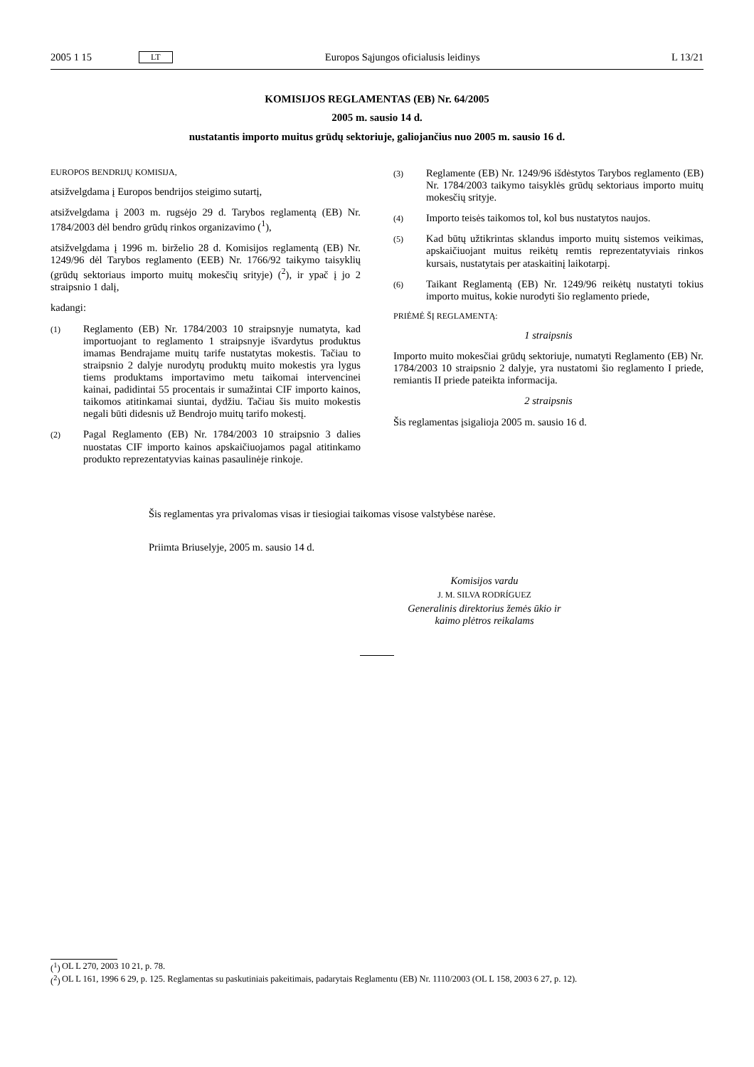2005 1 15 LT Europos Sąjungos oficialusis leidinys L 13/21
KOMISIJOS REGLAMENTAS (EB) Nr. 64/2005
2005 m. sausio 14 d.
nustatantis importo muitus grūdų sektoriuje, galiojančius nuo 2005 m. sausio 16 d.
EUROPOS BENDRIJŲ KOMISIJA,
atsižvelgdama į Europos bendrijos steigimo sutartį,
atsižvelgdama į 2003 m. rugsėjo 29 d. Tarybos reglamentą (EB) Nr. 1784/2003 dėl bendro grūdų rinkos organizavimo (<sup>1</sup>),
atsižvelgdama į 1996 m. birželio 28 d. Komisijos reglamentą (EB) Nr. 1249/96 dėl Tarybos reglamento (EEB) Nr. 1766/92 taikymo taisyklių (grūdų sektoriaus importo muitų mokesčių srityje) (<sup>2</sup>), ir ypač į jo 2 straipsnio 1 dalį,
kadangi:
(1) Reglamento (EB) Nr. 1784/2003 10 straipsnyje numatyta, kad importuojant to reglamento 1 straipsnyje išvardytus produktus imamas Bendrajame muitų tarife nustatytas mokestis. Tačiau to straipsnio 2 dalyje nurodytų produktų muito mokestis yra lygus tiems produktams importavimo metu taikomai intervencinei kainai, padidintai 55 procentais ir sumažintai CIF importo kainos, taikomos atitinkamai siuntai, dydžiu. Tačiau šis muito mokestis negali būti didesnis už Bendrojo muitų tarifo mokestį.
(2) Pagal Reglamento (EB) Nr. 1784/2003 10 straipsnio 3 dalies nuostatas CIF importo kainos apskaičiuojamos pagal atitinkamo produkto reprezentatyvias kainas pasaulinėje rinkoje.
(3) Reglamente (EB) Nr. 1249/96 išdėstytos Tarybos reglamento (EB) Nr. 1784/2003 taikymo taisyklės grūdų sektoriaus importo muitų mokesčių srityje.
(4) Importo teisės taikomos tol, kol bus nustatytos naujos.
(5) Kad būtų užtikrintas sklandus importo muitų sistemos veikimas, apskaičiuojant muitus reikėtų remtis reprezentatyviais rinkos kursais, nustatytais per ataskaitinį laikotarpį.
(6) Taikant Reglamentą (EB) Nr. 1249/96 reikėtų nustatyti tokius importo muitus, kokie nurodyti šio reglamento priede,
PRIĖMĖ ŠĮ REGLAMENTĄ:
1 straipsnis
Importo muito mokesčiai grūdų sektoriuje, numatyti Reglamento (EB) Nr. 1784/2003 10 straipsnio 2 dalyje, yra nustatomi šio reglamento I priede, remiantis II priede pateikta informacija.
2 straipsnis
Šis reglamentas įsigalioja 2005 m. sausio 16 d.
Šis reglamentas yra privalomas visas ir tiesiogiai taikomas visose valstybėse narėse.
Priimta Briuselyje, 2005 m. sausio 14 d.
Komisijos vardu
J. M. SILVA RODRÍGUEZ
Generalinis direktorius žemės ūkio ir
kaimo plėtros reikalams
(<sup>1</sup>) OL L 270, 2003 10 21, p. 78.
(<sup>2</sup>) OL L 161, 1996 6 29, p. 125. Reglamentas su paskutiniais pakeitimais, padarytais Reglamentu (EB) Nr. 1110/2003 (OL L 158, 2003 6 27, p. 12).